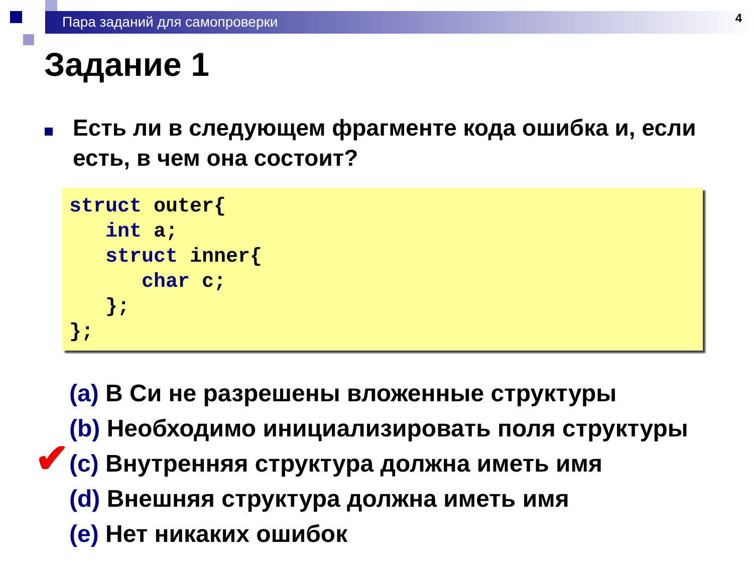Пара заданий для самопроверки 4
Задание 1
Есть ли в следующем фрагменте кода ошибка и, если есть, в чем она состоит?
struct outer{
   int a;
   struct inner{
      char c;
   };
};
(a) В Си не разрешены вложенные структуры
(b) Необходимо инициализировать поля структуры
✔ (c) Внутренняя структура должна иметь имя
(d) Внешняя структура должна иметь имя
(e) Нет никаких ошибок